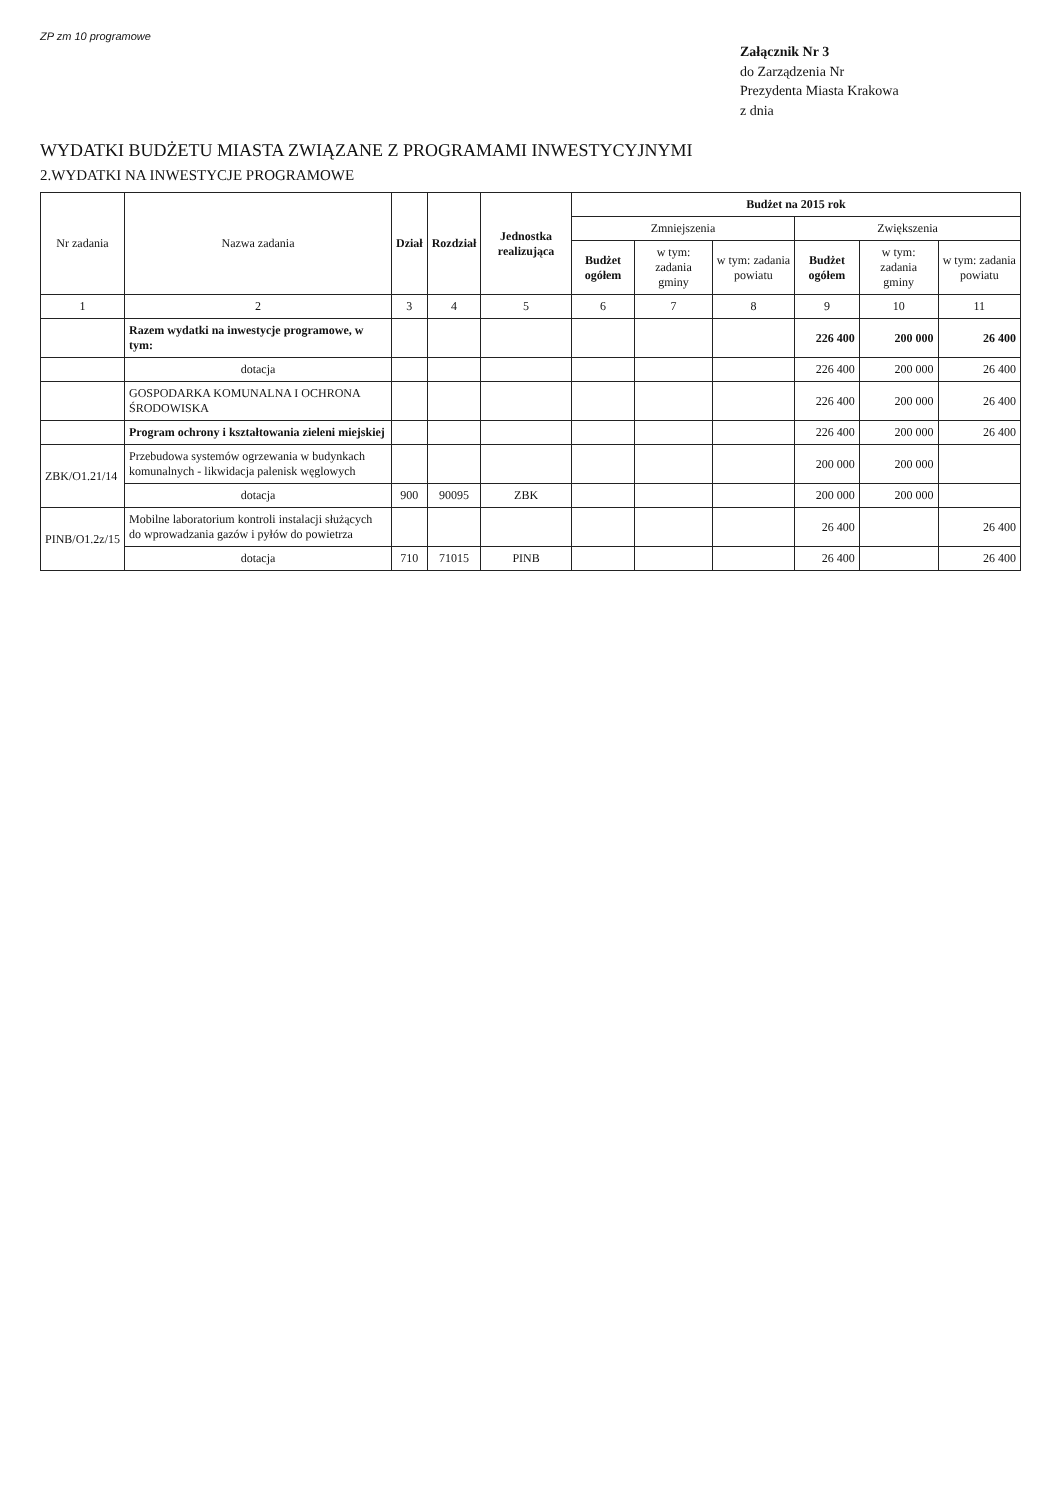ZP zm 10 programowe
Załącznik Nr 3
do Zarządzenia Nr
Prezydenta Miasta Krakowa
z dnia
WYDATKI BUDŻETU MIASTA ZWIĄZANE Z PROGRAMAMI INWESTYCYJNYMI
2.WYDATKI NA INWESTYCJE PROGRAMOWE
| Nr zadania | Nazwa zadania | Dział | Rozdział | Jednostka realizująca | Budżet na 2015 rok | | | | | |
| --- | --- | --- | --- | --- | --- | --- | --- | --- | --- | --- |
| | | | | | Zmniejszenia | | | Zwiększenia | | |
| | | | | | Budżet ogółem | w tym: zadania gminy | w tym: zadania powiatu | Budżet ogółem | w tym: zadania gminy | w tym: zadania powiatu |
| 1 | 2 | 3 | 4 | 5 | 6 | 7 | 8 | 9 | 10 | 11 |
| | Razem wydatki na inwestycje programowe, w tym: | | | | | | | 226 400 | 200 000 | 26 400 |
| | dotacja | | | | | | | 226 400 | 200 000 | 26 400 |
| | GOSPODARKA KOMUNALNA I OCHRONA ŚRODOWISKA | | | | | | | 226 400 | 200 000 | 26 400 |
| | Program ochrony i kształtowania zieleni miejskiej | | | | | | | 226 400 | 200 000 | 26 400 |
| ZBK/O1.21/14 | Przebudowa systemów ogrzewania w budynkach komunalnych - likwidacja palenisk węglowych | | | | | | | 200 000 | 200 000 | |
| | dotacja | 900 | 90095 | ZBK | | | | 200 000 | 200 000 | |
| PINB/O1.2z/15 | Mobilne laboratorium kontroli instalacji służących do wprowadzania gazów i pyłów do powietrza | | | | | | | 26 400 | | 26 400 |
| | dotacja | 710 | 71015 | PINB | | | | 26 400 | | 26 400 |